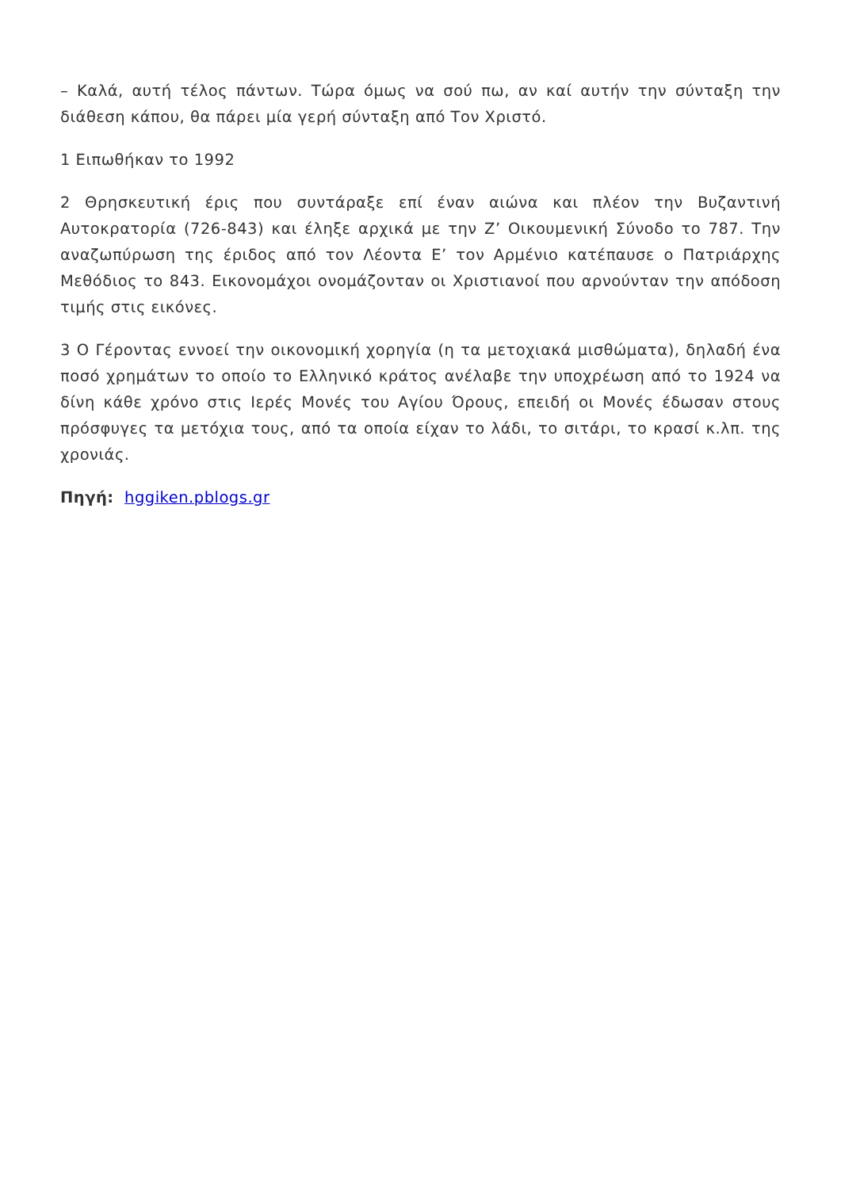– Καλά, αυτή τέλος πάντων. Τώρα όμως να σού πω, αν καί αυτήν την σύνταξη την διάθεση κάπου, θα πάρει μία γερή σύνταξη από Τον Χριστό.
1 Ειπωθήκαν το 1992
2 Θρησκευτική έρις που συντάραξε επί έναν αιώνα και πλέον την Βυζαντινή Αυτοκρατορία (726-843) και έληξε αρχικά με την Ζ’ Οικουμενική Σύνοδο το 787. Την αναζωπύρωση της έριδος από τον Λέοντα Ε’ τον Αρμένιο κατέπαυσε ο Πατριάρχης Μεθόδιος το 843. Εικονομάχοι ονομάζονταν οι Χριστιανοί που αρνούνταν την απόδοση τιμής στις εικόνες.
3 Ο Γέροντας εννοεί την οικονομική χορηγία (η τα μετοχιακά μισθώματα), δηλαδή ένα ποσό χρημάτων το οποίο το Ελληνικό κράτος ανέλαβε την υποχρέωση από το 1924 να δίνη κάθε χρόνο στις Ιερές Μονές του Αγίου Όρους, επειδή οι Μονές έδωσαν στους πρόσφυγες τα μετόχια τους, από τα οποία είχαν το λάδι, το σιτάρι, το κρασί κ.λπ. της χρονιάς.
Πηγή: hggiken.pblogs.gr